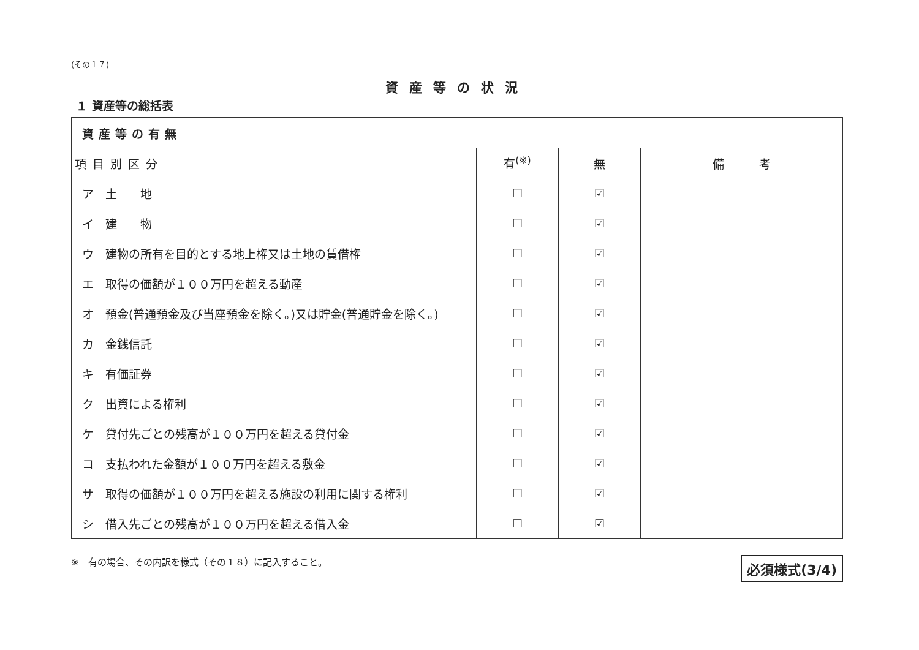(その１７)
資産等の状況
１ 資産等の総括表
| 資産等の有無 | | | |
| --- | --- | --- | --- |
| 項目別区分 | 有<sup>(※)</sup> | 無 | 備 考 |
| ア 土 地 | ☐ | ☑ | |
| イ 建 物 | ☐ | ☑ | |
| ウ 建物の所有を目的とする地上権又は土地の賃借権 | ☐ | ☑ | |
| エ 取得の価額が１００万円を超える動産 | ☐ | ☑ | |
| オ 預金(普通預金及び当座預金を除く。)又は貯金(普通貯金を除く。) | ☐ | ☑ | |
| カ 金銭信託 | ☐ | ☑ | |
| キ 有価証券 | ☐ | ☑ | |
| ク 出資による権利 | ☐ | ☑ | |
| ケ 貸付先ごとの残高が１００万円を超える貸付金 | ☐ | ☑ | |
| コ 支払われた金額が１００万円を超える敷金 | ☐ | ☑ | |
| サ 取得の価額が１００万円を超える施設の利用に関する権利 | ☐ | ☑ | |
| シ 借入先ごとの残高が１００万円を超える借入金 | ☐ | ☑ | |
※　有の場合、その内訳を様式（その１８）に記入すること。 必須様式(3/4)